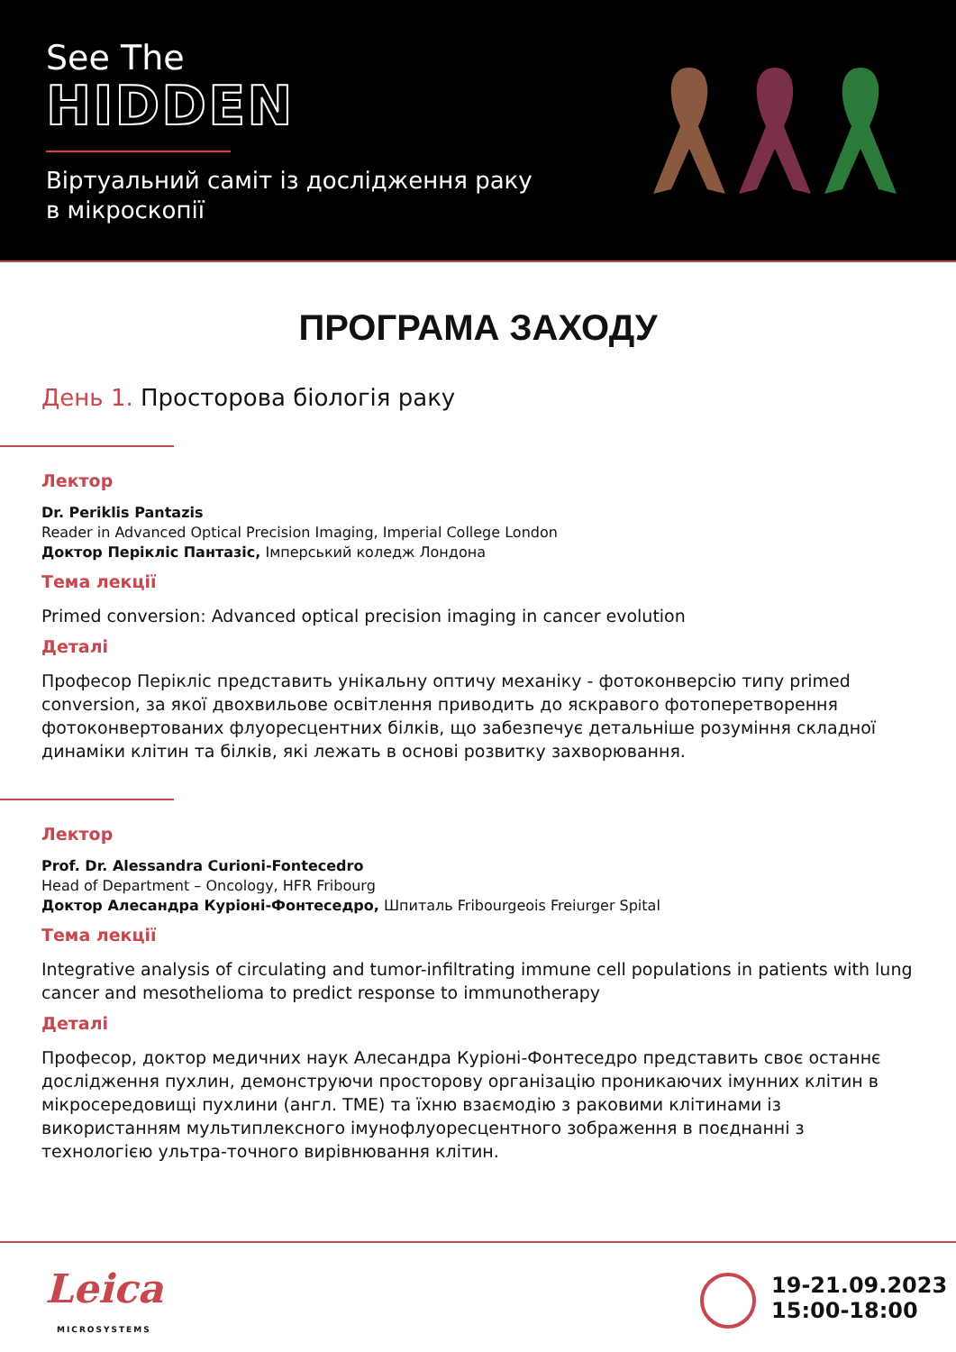See The
HIDDEN
Віртуальний саміт із дослідження раку
в мікроскопії
ПРОГРАМА ЗАХОДУ
День 1. Просторова біологія раку
Лектор
Dr. Periklis Pantazis
Reader in Advanced Optical Precision Imaging, Imperial College London
Доктор Перікліс Пантазіс, Імперський коледж Лондона
Тема лекції
Primed conversion: Advanced optical precision imaging in cancer evolution
Деталі
Професор Перікліс представить унікальну оптичу механіку - фотоконверсію типу primed conversion, за якої двохвильове освітлення приводить до яскравого фотоперетворення фотоконвертованих флуоресцентних білків, що забезпечує детальніше розуміння складної динаміки клітин та білків, які лежать в основі розвитку захворювання.
Лектор
Prof. Dr. Alessandra Curioni-Fontecedro
Head of Department – Oncology, HFR Fribourg
Доктор Алесандра Куріоні-Фонтеседро, Шпиталь Fribourgeois Freiurger Spital
Тема лекції
Integrative analysis of circulating and tumor-infiltrating immune cell populations in patients with lung cancer and mesothelioma to predict response to immunotherapy
Деталі
Професор, доктор медичних наук Алесандра Куріоні-Фонтеседро представить своє останнє дослідження пухлин, демонструючи просторову організацію проникаючих імунних клітин в мікросередовищі пухлини (англ. TME) та їхню взаємодію з раковими клітинами із використанням мультиплексного імунофлуоресцентного зображення в поєднанні з технологією ультра-точного вирівнювання клітин.
Leica
MICROSYSTEMS
19-21.09.2023
15:00-18:00